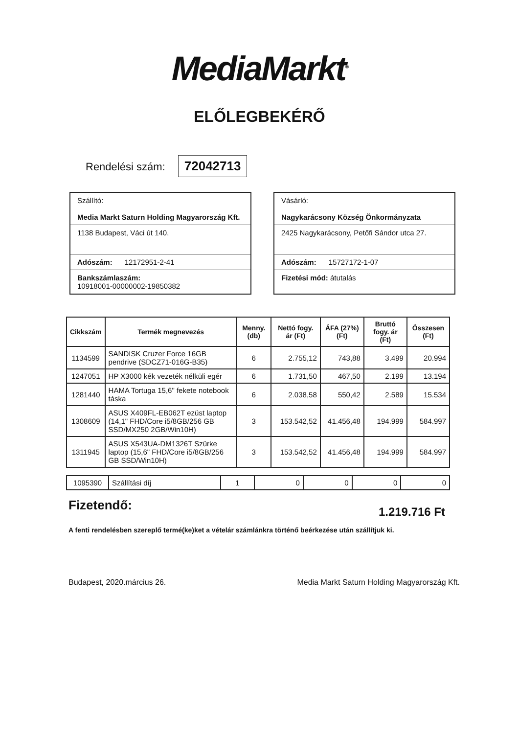MediaMarkt<sup>®</sup>
ELŐLEGBEKÉRŐ
Rendelési szám: 72042713
Szállító:
Media Markt Saturn Holding Magyarország Kft.
1138 Budapest, Váci út 140.
Adószám: 12172951-2-41
Bankszámlaszám:
10918001-00000002-19850382
Vásárló:
Nagykarácsony Község Önkormányzata
2425 Nagykarácsony, Petőfi Sándor utca 27.
Adószám: 15727172-1-07
Fizetési mód: átutalás
| Cikkszám | Termék megnevezés | Menny. (db) | Nettó fogy. ár (Ft) | ÁFA (27%) (Ft) | Bruttó fogy. ár (Ft) | Összesen (Ft) |
| --- | --- | --- | --- | --- | --- | --- |
| 1134599 | SANDISK Cruzer Force 16GB pendrive (SDCZ71-016G-B35) | 6 | 2.755,12 | 743,88 | 3.499 | 20.994 |
| 1247051 | HP X3000 kék vezeték nélküli egér | 6 | 1.731,50 | 467,50 | 2.199 | 13.194 |
| 1281440 | HAMA Tortuga 15,6" fekete notebook táska | 6 | 2.038,58 | 550,42 | 2.589 | 15.534 |
| 1308609 | ASUS X409FL-EB062T ezüst laptop (14,1" FHD/Core i5/8GB/256 GB SSD/MX250 2GB/Win10H) | 3 | 153.542,52 | 41.456,48 | 194.999 | 584.997 |
| 1311945 | ASUS X543UA-DM1326T Szürke laptop (15,6" FHD/Core i5/8GB/256 GB SSD/Win10H) | 3 | 153.542,52 | 41.456,48 | 194.999 | 584.997 |
| 1095390 | Szállítási díj | 1 | 0 | 0 | 0 | 0 |
Fizetendő: 1.219.716 Ft
A fenti rendelésben szereplő termé(ke)ket a vételár számlánkra történő beérkezése után szállítjuk ki.
Budapest, 2020.március 26. Media Markt Saturn Holding Magyarország Kft.